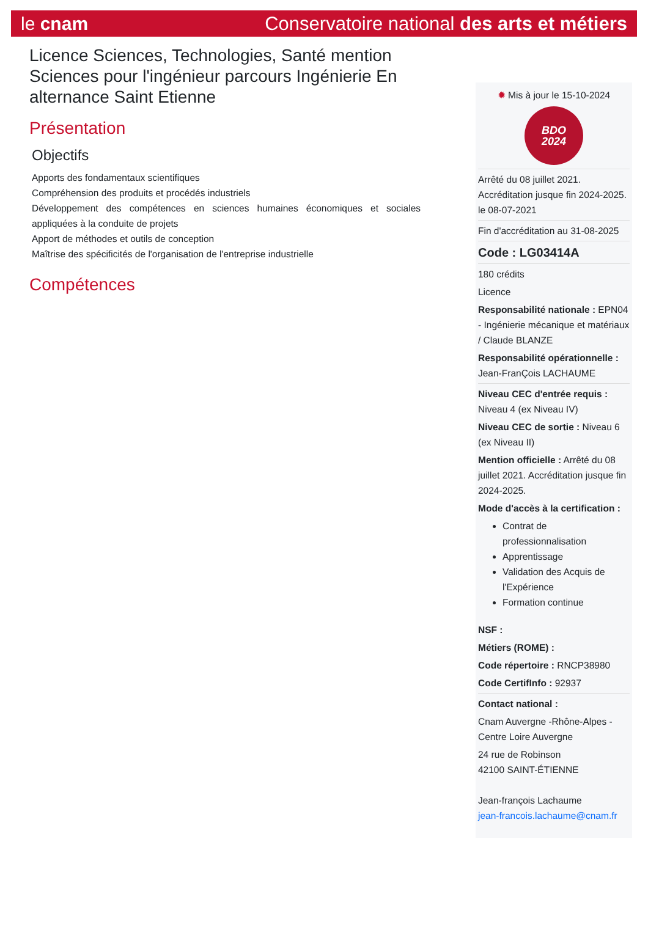le cnam Conservatoire national des arts et métiers
Licence Sciences, Technologies, Santé mention Sciences pour l'ingénieur parcours Ingénierie En alternance Saint Etienne
Présentation
Objectifs
Apports des fondamentaux scientifiques
Compréhension des produits et procédés industriels
Développement des compétences en sciences humaines économiques et sociales appliquées à la conduite de projets
Apport de méthodes et outils de conception
Maîtrise des spécificités de l'organisation de l'entreprise industrielle
Compétences
✹ Mis à jour le 15-10-2024
BDO
2024
Arrêté du 08 juillet 2021. Accréditation jusque fin 2024-2025. le 08-07-2021
Fin d'accréditation au 31-08-2025
Code : LG03414A
180 crédits
Licence
Responsabilité nationale : EPN04 - Ingénierie mécanique et matériaux / Claude BLANZE
Responsabilité opérationnelle : Jean-FranÇois LACHAUME
Niveau CEC d'entrée requis : Niveau 4 (ex Niveau IV)
Niveau CEC de sortie : Niveau 6 (ex Niveau II)
Mention officielle : Arrêté du 08 juillet 2021. Accréditation jusque fin 2024-2025.
Mode d'accès à la certification :
Contrat de professionnalisation
Apprentissage
Validation des Acquis de l'Expérience
Formation continue
NSF :
Métiers (ROME) :
Code répertoire : RNCP38980
Code CertifInfo : 92937
Contact national :
Cnam Auvergne -Rhône-Alpes - Centre Loire Auvergne
24 rue de Robinson
42100 SAINT-ÉTIENNE
Jean-françois Lachaume
jean-francois.lachaume@cnam.fr